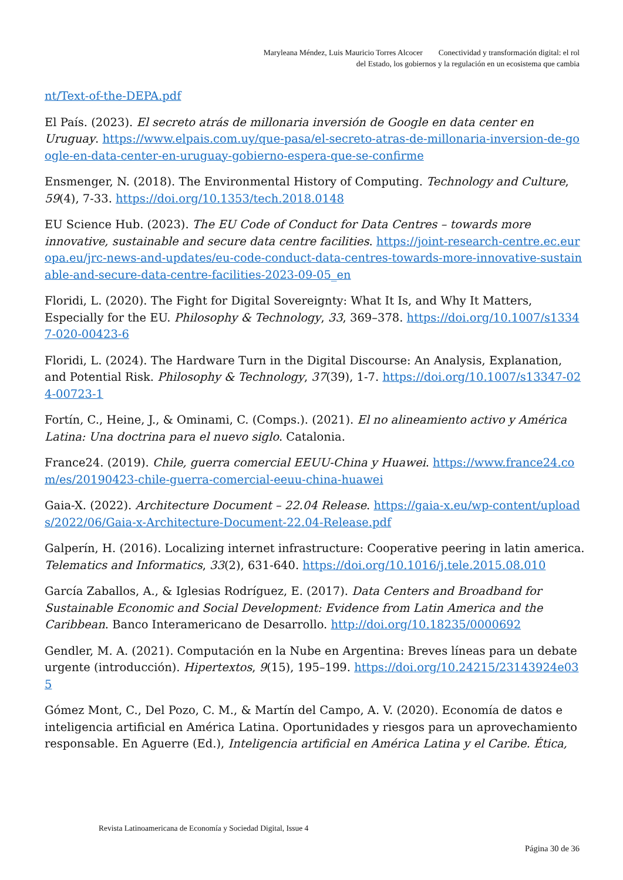Maryleana Méndez, Luis Mauricio Torres Alcocer Conectividad y transformación digital: el rol
del Estado, los gobiernos y la regulación en un ecosistema que cambia
nt/Text-of-the-DEPA.pdf
El País. (2023). El secreto atrás de millonaria inversión de Google en data center en Uruguay. https://www.elpais.com.uy/que-pasa/el-secreto-atras-de-millonaria-inversion-de-google-en-data-center-en-uruguay-gobierno-espera-que-se-confirme
Ensmenger, N. (2018). The Environmental History of Computing. Technology and Culture, 59(4), 7-33. https://doi.org/10.1353/tech.2018.0148
EU Science Hub. (2023). The EU Code of Conduct for Data Centres – towards more innovative, sustainable and secure data centre facilities. https://joint-research-centre.ec.europa.eu/jrc-news-and-updates/eu-code-conduct-data-centres-towards-more-innovative-sustainable-and-secure-data-centre-facilities-2023-09-05_en
Floridi, L. (2020). The Fight for Digital Sovereignty: What It Is, and Why It Matters, Especially for the EU. Philosophy & Technology, 33, 369–378. https://doi.org/10.1007/s13347-020-00423-6
Floridi, L. (2024). The Hardware Turn in the Digital Discourse: An Analysis, Explanation, and Potential Risk. Philosophy & Technology, 37(39), 1-7. https://doi.org/10.1007/s13347-024-00723-1
Fortín, C., Heine, J., & Ominami, C. (Comps.). (2021). El no alineamiento activo y América Latina: Una doctrina para el nuevo siglo. Catalonia.
France24. (2019). Chile, guerra comercial EEUU-China y Huawei. https://www.france24.com/es/20190423-chile-guerra-comercial-eeuu-china-huawei
Gaia-X. (2022). Architecture Document – 22.04 Release. https://gaia-x.eu/wp-content/uploads/2022/06/Gaia-x-Architecture-Document-22.04-Release.pdf
Galperín, H. (2016). Localizing internet infrastructure: Cooperative peering in latin america. Telematics and Informatics, 33(2), 631-640. https://doi.org/10.1016/j.tele.2015.08.010
García Zaballos, A., & Iglesias Rodríguez, E. (2017). Data Centers and Broadband for Sustainable Economic and Social Development: Evidence from Latin America and the Caribbean. Banco Interamericano de Desarrollo. http://doi.org/10.18235/0000692
Gendler, M. A. (2021). Computación en la Nube en Argentina: Breves líneas para un debate urgente (introducción). Hipertextos, 9(15), 195–199. https://doi.org/10.24215/23143924e035
Gómez Mont, C., Del Pozo, C. M., & Martín del Campo, A. V. (2020). Economía de datos e inteligencia artificial en América Latina. Oportunidades y riesgos para un aprovechamiento responsable. En Aguerre (Ed.), Inteligencia artificial en América Latina y el Caribe. Ética,
Revista Latinoamericana de Economía y Sociedad Digital, Issue 4
Página 30 de 36